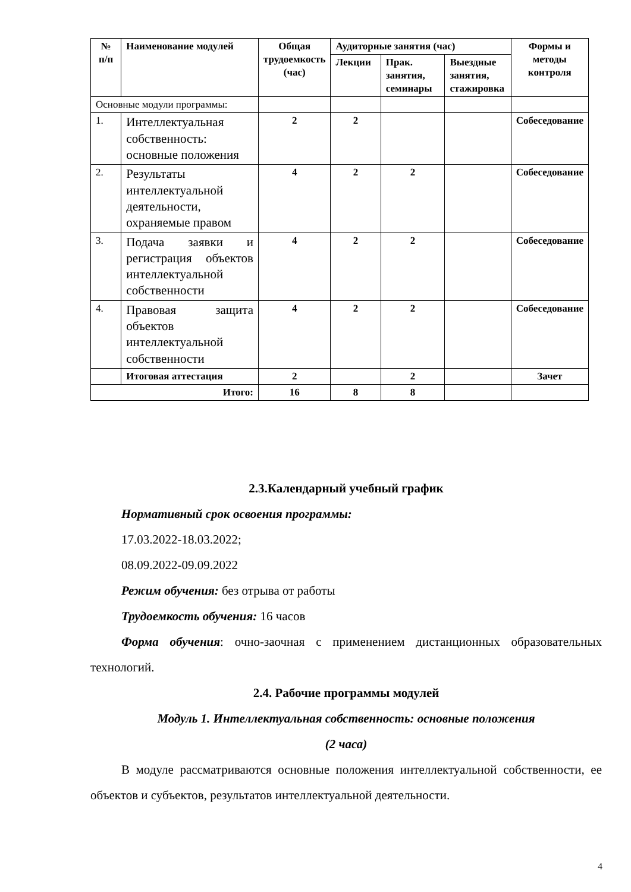| № п/п | Наименование модулей | Общая трудоемкость (час) | Аудиторные занятия (час) | | | Формы и методы контроля |
| --- | --- | --- | --- | --- | --- | --- |
| | | | Лекции | Прак. занятия, семинары | Выездные занятия, стажировка | |
| Основные модули программы: | | | | | | |
| 1. | Интеллектуальная собственность: основные положения | 2 | 2 | | | Собеседование |
| 2. | Результаты интеллектуальной деятельности, охраняемые правом | 4 | 2 | 2 | | Собеседование |
| 3. | Подача заявки и регистрация объектов интеллектуальной собственности | 4 | 2 | 2 | | Собеседование |
| 4. | Правовая защита объектов интеллектуальной собственности | 4 | 2 | 2 | | Собеседование |
| | Итоговая аттестация | 2 | | 2 | | Зачет |
| Итого: | | 16 | 8 | 8 | | |
2.3.Календарный учебный график
Нормативный срок освоения программы:
17.03.2022-18.03.2022;
08.09.2022-09.09.2022
Режим обучения: без отрыва от работы
Трудоемкость обучения: 16 часов
Форма обучения: очно-заочная с применением дистанционных образовательных технологий.
2.4. Рабочие программы модулей
Модуль 1. Интеллектуальная собственность: основные положения
(2 часа)
В модуле рассматриваются основные положения интеллектуальной собственности, ее объектов и субъектов, результатов интеллектуальной деятельности.
4